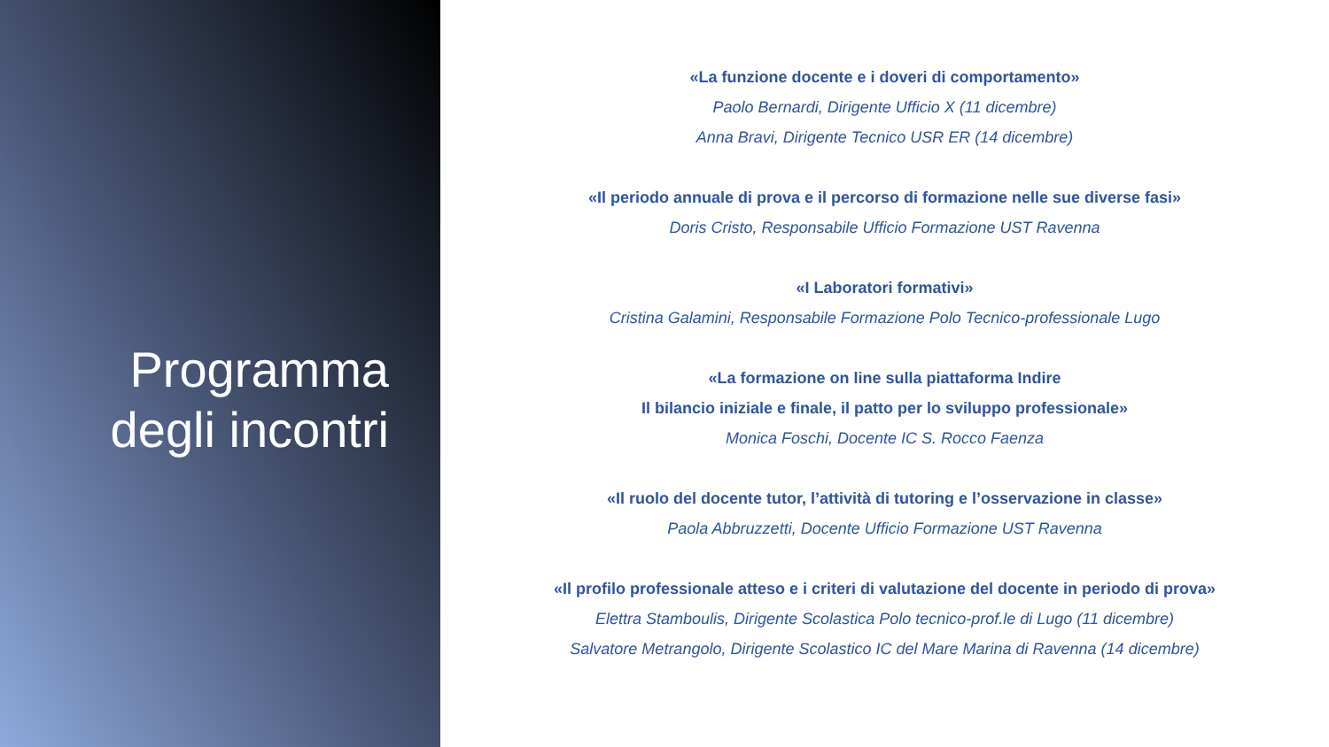Programma
degli incontri
«La funzione docente e i doveri di comportamento»
Paolo Bernardi, Dirigente Ufficio X (11 dicembre)
Anna Bravi, Dirigente Tecnico USR ER (14 dicembre)
«Il periodo annuale di prova e il percorso di formazione nelle sue diverse fasi»
Doris Cristo, Responsabile Ufficio Formazione UST Ravenna
«I Laboratori formativi»
Cristina Galamini, Responsabile Formazione Polo Tecnico-professionale Lugo
«La formazione on line sulla piattaforma Indire
Il bilancio iniziale e finale, il patto per lo sviluppo professionale»
Monica Foschi, Docente IC S. Rocco Faenza
«Il ruolo del docente tutor, l’attività di tutoring e l’osservazione in classe»
Paola Abbruzzetti, Docente Ufficio Formazione UST Ravenna
«Il profilo professionale atteso e i criteri di valutazione del docente in periodo di prova»
Elettra Stamboulis, Dirigente Scolastica Polo tecnico-prof.le di Lugo (11 dicembre)
Salvatore Metrangolo, Dirigente Scolastico IC del Mare Marina di Ravenna (14 dicembre)